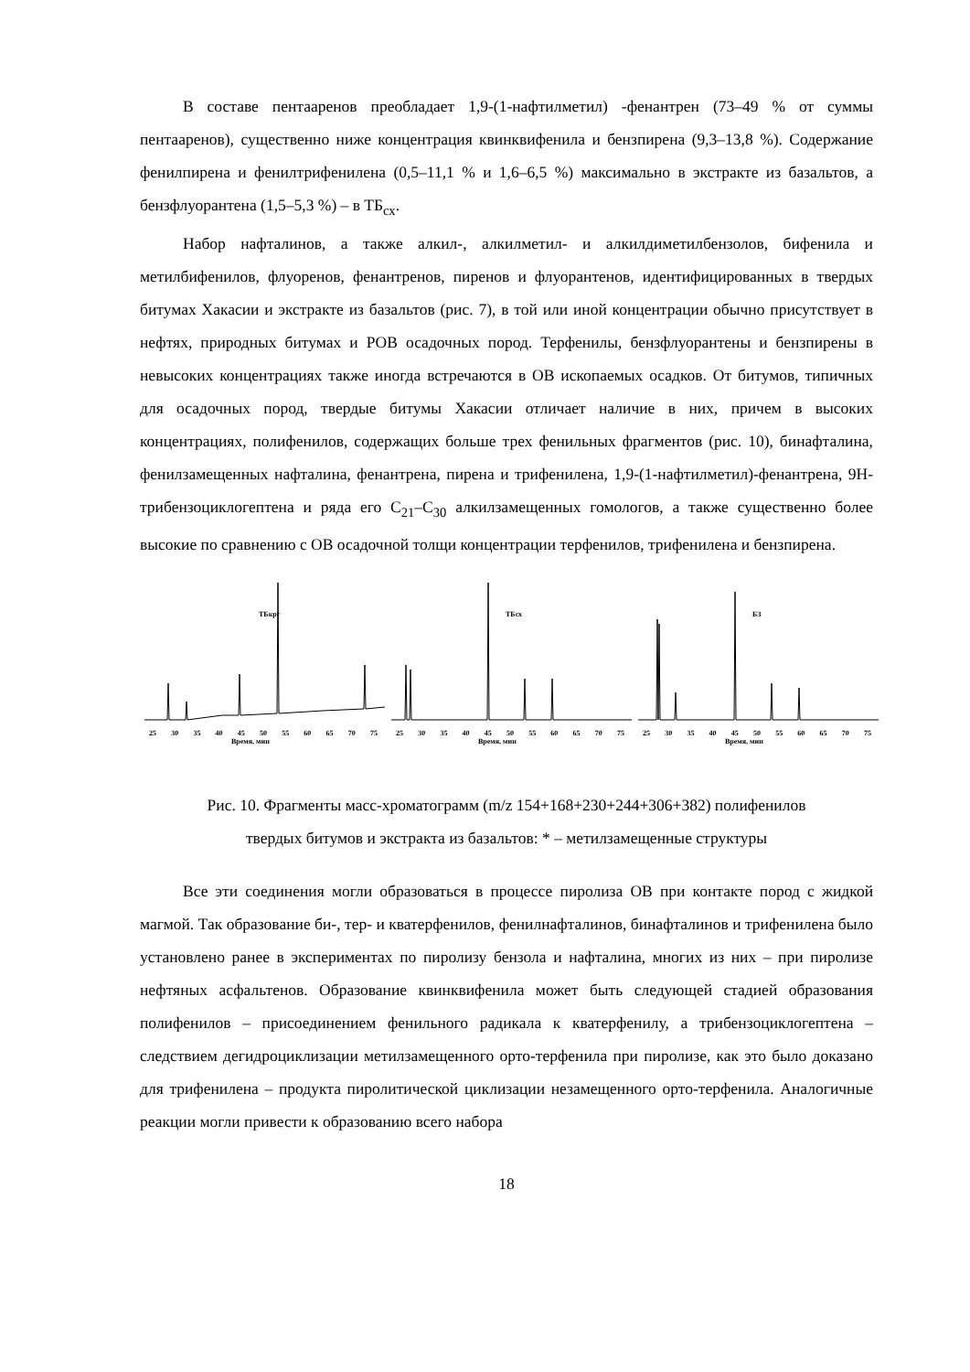В составе пентааренов преобладает 1,9-(1-нафтилметил) -фенантрен (73–49 % от суммы пентааренов), существенно ниже концентрация квинквифенила и бензпирена (9,3–13,8 %). Содержание фенилпирена и фенилтрифенилена (0,5–11,1 % и 1,6–6,5 %) максимально в экстракте из базальтов, а бензфлуорантена (1,5–5,3 %) – в ТБ<sub>сх</sub>.
Набор нафталинов, а также алкил-, алкилметил- и алкилдиметилбензолов, бифенила и метилбифенилов, флуоренов, фенантренов, пиренов и флуорантенов, идентифицированных в твердых битумах Хакасии и экстракте из базальтов (рис. 7), в той или иной концентрации обычно присутствует в нефтях, природных битумах и РОВ осадочных пород. Терфенилы, бензфлуорантены и бензпирены в невысоких концентрациях также иногда встречаются в ОВ ископаемых осадков. От битумов, типичных для осадочных пород, твердые битумы Хакасии отличает наличие в них, причем в высоких концентрациях, полифенилов, содержащих больше трех фенильных фрагментов (рис. 10), бинафталина, фенилзамещенных нафталина, фенантрена, пирена и трифенилена, 1,9-(1-нафтилметил)-фенантрена, 9Н-трибензоциклогептена и ряда его C<sub>21</sub>–C<sub>30</sub> алкилзамещенных гомологов, а также существенно более высокие по сравнению с ОВ осадочной толщи концентрации терфенилов, трифенилена и бензпирена.
ТБкрг
25 30 35 40 45 50 55 60 65 70 75
Время, мин
ТБсх
25 30 35 40 45 50 55 60 65 70 75
Время, мин
БЗ
25 30 35 40 45 50 55 60 65 70 75
Время, мин
Рис. 10. Фрагменты масс-хроматограмм (m/z 154+168+230+244+306+382) полифенилов
твердых битумов и экстракта из базальтов: * – метилзамещенные структуры
Все эти соединения могли образоваться в процессе пиролиза ОВ при контакте пород с жидкой магмой. Так образование би-, тер- и кватерфенилов, фенилнафталинов, бинафталинов и трифенилена было установлено ранее в экспериментах по пиролизу бензола и нафталина, многих из них – при пиролизе нефтяных асфальтенов. Образование квинквифенила может быть следующей стадией образования полифенилов – присоединением фенильного радикала к кватерфенилу, а трибензоциклогептена – следствием дегидроциклизации метилзамещенного орто-терфенила при пиролизе, как это было доказано для трифенилена – продукта пиролитической циклизации незамещенного орто-терфенила. Аналогичные реакции могли привести к образованию всего набора
18